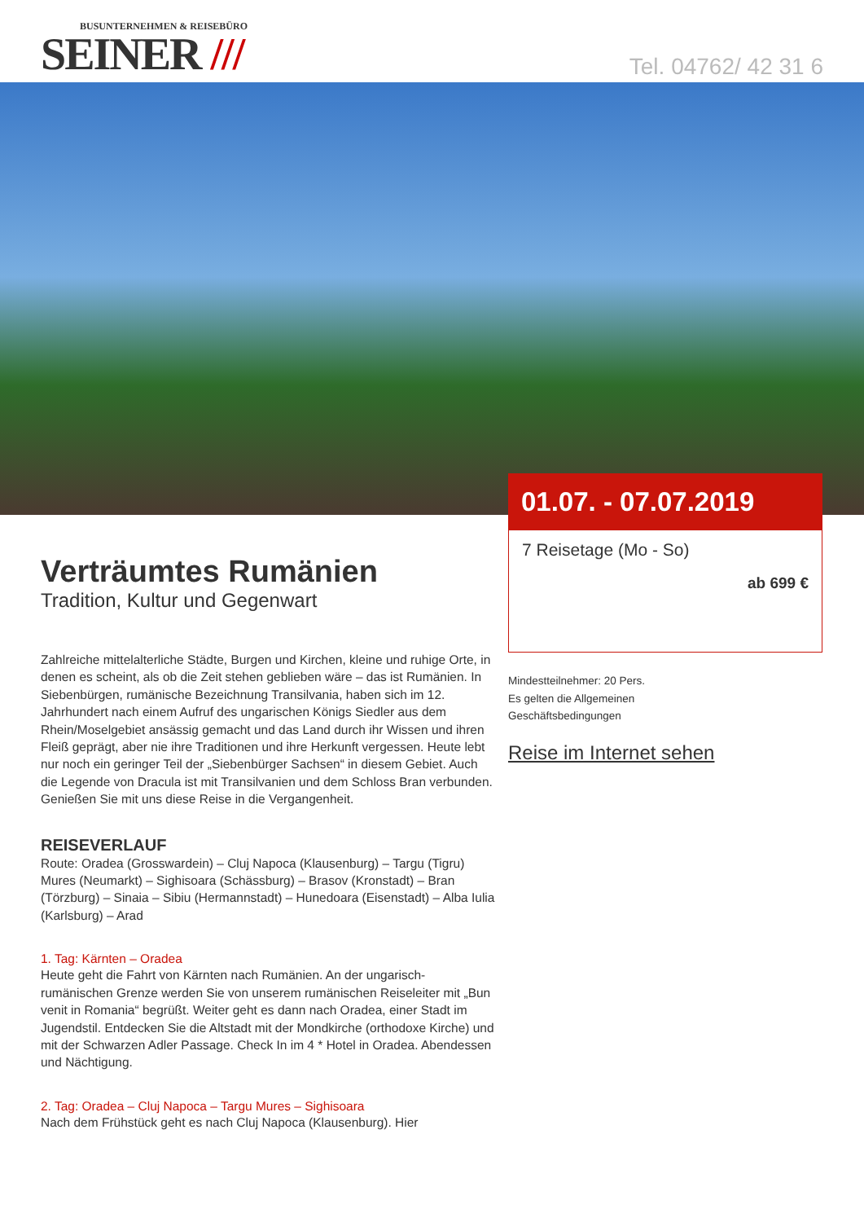BUSUNTERNEHMEN & REISEBÜRO
SEINER ///
Tel. 04762/ 42 31 6
01.07. - 07.07.2019
7 Reisetage (Mo - So)
ab 699 €
Mindestteilnehmer: 20 Pers.
Es gelten die Allgemeinen
Geschäftsbedingungen
Reise im Internet sehen
Verträumtes Rumänien
Tradition, Kultur und Gegenwart
Zahlreiche mittelalterliche Städte, Burgen und Kirchen, kleine und ruhige Orte, in denen es scheint, als ob die Zeit stehen geblieben wäre – das ist Rumänien. In Siebenbürgen, rumänische Bezeichnung Transilvania, haben sich im 12. Jahrhundert nach einem Aufruf des ungarischen Königs Siedler aus dem Rhein/Moselgebiet ansässig gemacht und das Land durch ihr Wissen und ihren Fleiß geprägt, aber nie ihre Traditionen und ihre Herkunft vergessen. Heute lebt nur noch ein geringer Teil der „Siebenbürger Sachsen“ in diesem Gebiet. Auch die Legende von Dracula ist mit Transilvanien und dem Schloss Bran verbunden. Genießen Sie mit uns diese Reise in die Vergangenheit.
REISEVERLAUF
Route: Oradea (Grosswardein) – Cluj Napoca (Klausenburg) – Targu (Tigru) Mures (Neumarkt) – Sighisoara (Schässburg) – Brasov (Kronstadt) – Bran (Törzburg) – Sinaia – Sibiu (Hermannstadt) – Hunedoara (Eisenstadt) – Alba Iulia (Karlsburg) – Arad
1. Tag: Kärnten – Oradea
Heute geht die Fahrt von Kärnten nach Rumänien. An der ungarisch-rumänischen Grenze werden Sie von unserem rumänischen Reiseleiter mit „Bun venit in Romania“ begrüßt. Weiter geht es dann nach Oradea, einer Stadt im Jugendstil. Entdecken Sie die Altstadt mit der Mondkirche (orthodoxe Kirche) und mit der Schwarzen Adler Passage. Check In im 4 * Hotel in Oradea. Abendessen und Nächtigung.
2. Tag: Oradea – Cluj Napoca – Targu Mures – Sighisoara
Nach dem Frühstück geht es nach Cluj Napoca (Klausenburg). Hier